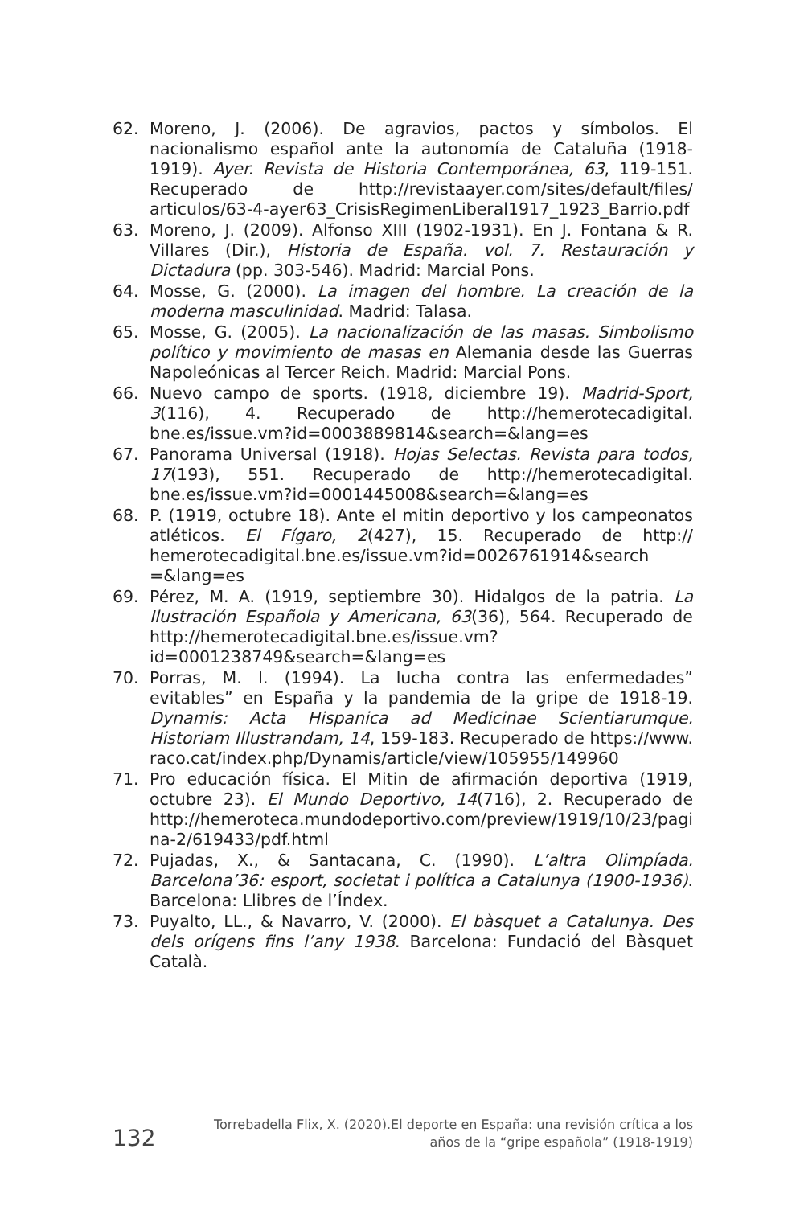62. Moreno, J. (2006). De agravios, pactos y símbolos. El nacionalismo español ante la autonomía de Cataluña (1918-1919). Ayer. Revista de Historia Contemporánea, 63, 119-151. Recuperado de http://revistaayer.com/sites/default/files/ articulos/63-4-ayer63_CrisisRegimenLiberal1917_1923_Barrio.pdf
63. Moreno, J. (2009). Alfonso XIII (1902-1931). En J. Fontana & R. Villares (Dir.), Historia de España. vol. 7. Restauración y Dictadura (pp. 303-546). Madrid: Marcial Pons.
64. Mosse, G. (2000). La imagen del hombre. La creación de la moderna masculinidad. Madrid: Talasa.
65. Mosse, G. (2005). La nacionalización de las masas. Simbolismo político y movimiento de masas en Alemania desde las Guerras Napoleónicas al Tercer Reich. Madrid: Marcial Pons.
66. Nuevo campo de sports. (1918, diciembre 19). Madrid-Sport, 3(116), 4. Recuperado de http://hemerotecadigital. bne.es/issue.vm?id=0003889814&search=&lang=es
67. Panorama Universal (1918). Hojas Selectas. Revista para todos, 17(193), 551. Recuperado de http://hemerotecadigital. bne.es/issue.vm?id=0001445008&search=&lang=es
68. P. (1919, octubre 18). Ante el mitin deportivo y los campeonatos atléticos. El Fígaro, 2(427), 15. Recuperado de http:// hemerotecadigital.bne.es/issue.vm?id=0026761914&search =&lang=es
69. Pérez, M. A. (1919, septiembre 30). Hidalgos de la patria. La Ilustración Española y Americana, 63(36), 564. Recuperado de http://hemerotecadigital.bne.es/issue.vm?id=0001238749&search=&lang=es
70. Porras, M. I. (1994). La lucha contra las enfermedades” evitables” en España y la pandemia de la gripe de 1918-19. Dynamis: Acta Hispanica ad Medicinae Scientiarumque. Historiam Illustrandam, 14, 159-183. Recuperado de https://www. raco.cat/index.php/Dynamis/article/view/105955/149960
71. Pro educación física. El Mitin de afirmación deportiva (1919, octubre 23). El Mundo Deportivo, 14(716), 2. Recuperado de http://hemeroteca.mundodeportivo.com/preview/1919/10/23/pagina-2/619433/pdf.html
72. Pujadas, X., & Santacana, C. (1990). L’altra Olimpíada. Barcelona’36: esport, societat i política a Catalunya (1900-1936). Barcelona: Llibres de l’Índex.
73. Puyalto, LL., & Navarro, V. (2000). El bàsquet a Catalunya. Des dels orígens fins l’any 1938. Barcelona: Fundació del Bàsquet Català.
132 Torrebadella Flix, X. (2020).El deporte en España: una revisión crítica a los
años de la “gripe española” (1918-1919)